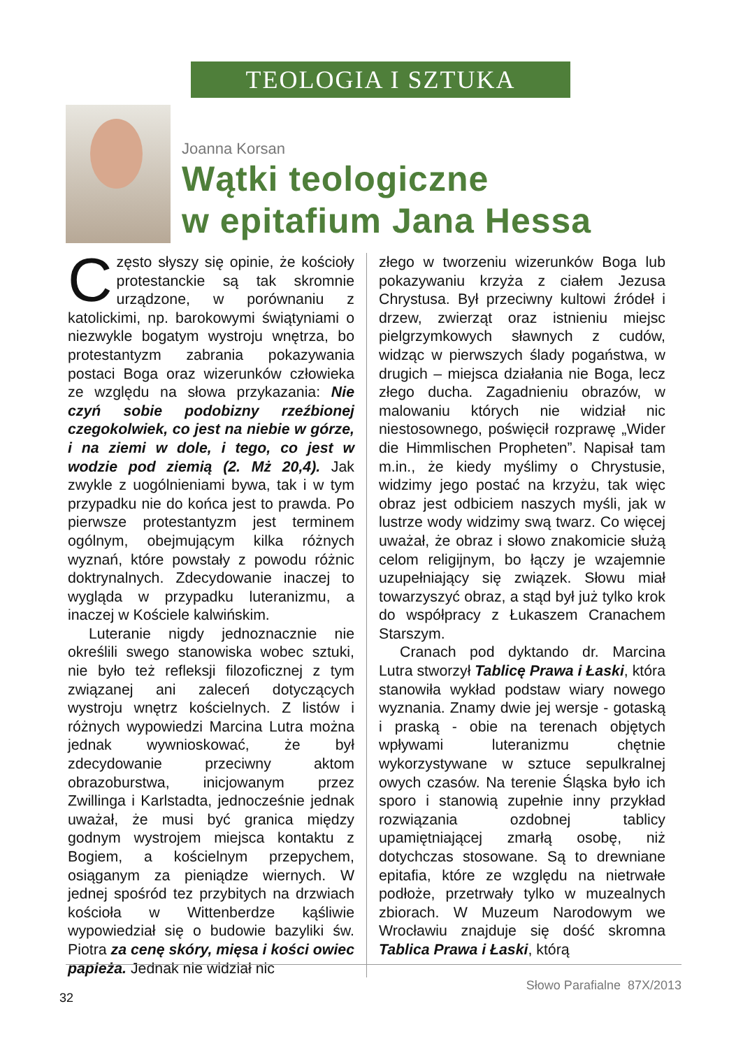TEOLOGIA I SZTUKA
Joanna Korsan
Wątki teologiczne
w epitafium Jana Hessa
Często słyszy się opinie, że kościoły protestanckie są tak skromnie urządzone, w porównaniu z katolickimi, np. barokowymi świątyniami o niezwykle bogatym wystroju wnętrza, bo protestantyzm zabrania pokazywania postaci Boga oraz wizerunków człowieka ze względu na słowa przykazania: Nie czyń sobie podobizny rzeźbionej czegokolwiek, co jest na niebie w górze, i na ziemi w dole, i tego, co jest w wodzie pod ziemią (2. Mż 20,4). Jak zwykle z uogólnieniami bywa, tak i w tym przypadku nie do końca jest to prawda. Po pierwsze protestantyzm jest terminem ogólnym, obejmującym kilka różnych wyznań, które powstały z powodu różnic doktrynalnych. Zdecydowanie inaczej to wygląda w przypadku luteranizmu, a inaczej w Kościele kalwińskim.
Luteranie nigdy jednoznacznie nie określili swego stanowiska wobec sztuki, nie było też refleksji filozoficznej z tym związanej ani zaleceń dotyczących wystroju wnętrz kościelnych. Z listów i różnych wypowiedzi Marcina Lutra można jednak wywnioskować, że był zdecydowanie przeciwny aktom obrazoburstwa, inicjowanym przez Zwillinga i Karlstadta, jednocześnie jednak uważał, że musi być granica między godnym wystrojem miejsca kontaktu z Bogiem, a kościelnym przepychem, osiąganym za pieniądze wiernych. W jednej spośród tez przybitych na drzwiach kościoła w Wittenberdze kąśliwie wypowiedział się o budowie bazyliki św. Piotra za cenę skóry, mięsa i kości owiec papieża. Jednak nie widział nic
złego w tworzeniu wizerunków Boga lub pokazywaniu krzyża z ciałem Jezusa Chrystusa. Był przeciwny kultowi źródeł i drzew, zwierząt oraz istnieniu miejsc pielgrzymkowych sławnych z cudów, widząc w pierwszych ślady pogaństwa, w drugich – miejsca działania nie Boga, lecz złego ducha. Zagadnieniu obrazów, w malowaniu których nie widział nic niestosownego, poświęcił rozprawę „Wider die Himmlischen Propheten”. Napisał tam m.in., że kiedy myślimy o Chrystusie, widzimy jego postać na krzyżu, tak więc obraz jest odbiciem naszych myśli, jak w lustrze wody widzimy swą twarz. Co więcej uważał, że obraz i słowo znakomicie służą celom religijnym, bo łączy je wzajemnie uzupełniający się związek. Słowu miał towarzyszyć obraz, a stąd był już tylko krok do współpracy z Łukaszem Cranachem Starszym.
Cranach pod dyktando dr. Marcina Lutra stworzył Tablicę Prawa i Łaski, która stanowiła wykład podstaw wiary nowego wyznania. Znamy dwie jej wersje - gotaską i praską - obie na terenach objętych wpływami luteranizmu chętnie wykorzystywane w sztuce sepulkralnej owych czasów. Na terenie Śląska było ich sporo i stanowią zupełnie inny przykład rozwiązania ozdobnej tablicy upamiętniającej zmarłą osobę, niż dotychczas stosowane. Są to drewniane epitafia, które ze względu na nietrwałe podłoże, przetrwały tylko w muzealnych zbiorach. W Muzeum Narodowym we Wrocławiu znajduje się dość skromna Tablica Prawa i Łaski, którą
32 Słowo Parafialne 87X/2013